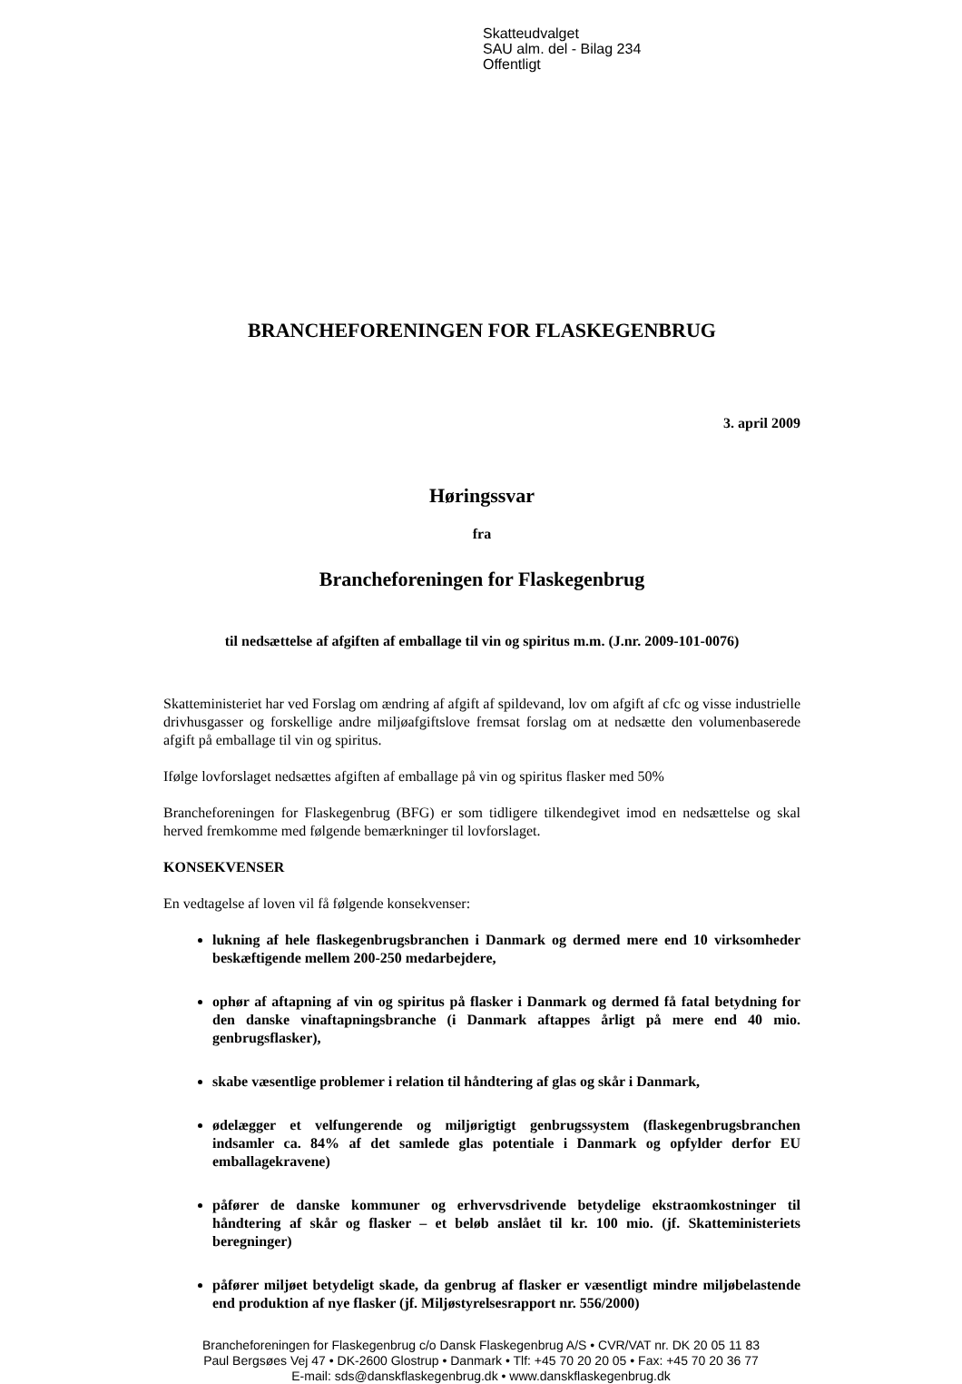Skatteudvalget
SAU alm. del - Bilag 234
Offentligt
BRANCHEFORENINGEN FOR FLASKEGENBRUG
3. april 2009
Høringssvar
fra
Brancheforeningen for Flaskegenbrug
til nedsættelse af afgiften af emballage til vin og spiritus m.m. (J.nr. 2009-101-0076)
Skatteministeriet har ved Forslag om ændring af afgift af spildevand, lov om afgift af cfc og visse industrielle drivhusgasser og forskellige andre miljøafgiftslove fremsat forslag om at nedsætte den volumenbaserede afgift på emballage til vin og spiritus.
Ifølge lovforslaget nedsættes afgiften af emballage på vin og spiritus flasker med 50%
Brancheforeningen for Flaskegenbrug (BFG) er som tidligere tilkendegivet imod en nedsættelse og skal herved fremkomme med følgende bemærkninger til lovforslaget.
KONSEKVENSER
En vedtagelse af loven vil få følgende konsekvenser:
lukning af hele flaskegenbrugsbranchen i Danmark og dermed mere end 10 virksomheder beskæftigende mellem 200-250 medarbejdere,
ophør af aftapning af vin og spiritus på flasker i Danmark og dermed få fatal betydning for den danske vinaftapningsbranche (i Danmark aftappes årligt på mere end 40 mio. genbrugsflasker),
skabe væsentlige problemer i relation til håndtering af glas og skår i Danmark,
ødelægger et velfungerende og miljørigtigt genbrugssystem (flaskegenbrugsbranchen indsamler ca. 84% af det samlede glas potentiale i Danmark og opfylder derfor EU emballagekravene)
påfører de danske kommuner og erhvervsdrivende betydelige ekstraomkostninger til håndtering af skår og flasker – et beløb anslået til kr. 100 mio. (jf. Skatteministeriets beregninger)
påfører miljøet betydeligt skade, da genbrug af flasker er væsentligt mindre miljøbelastende end produktion af nye flasker (jf. Miljøstyrelsesrapport nr. 556/2000)
Brancheforeningen for Flaskegenbrug c/o Dansk Flaskegenbrug A/S • CVR/VAT nr. DK 20 05 11 83
Paul Bergsøes Vej 47 • DK-2600 Glostrup • Danmark • Tlf: +45 70 20 20 05 • Fax: +45 70 20 36 77
E-mail: sds@danskflaskegenbrug.dk • www.danskflaskegenbrug.dk